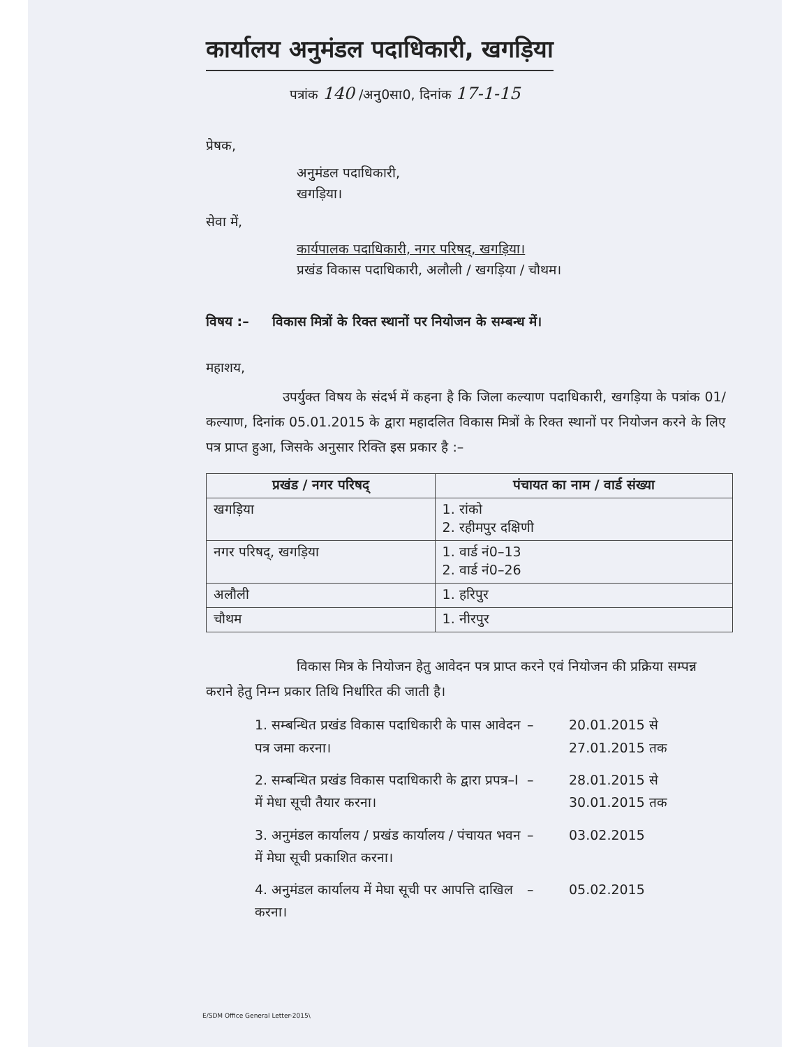कार्यालय अनुमंडल पदाधिकारी, खगड़िया
पत्रांक 140 /अनु0सा0, दिनांक 17-1-15
प्रेषक,
अनुमंडल पदाधिकारी,
खगड़िया।
सेवा में,
कार्यपालक पदाधिकारी, नगर परिषद्, खगड़िया।
प्रखंड विकास पदाधिकारी, अलौली / खगड़िया / चौथम।
विषय :– विकास मित्रों के रिक्त स्थानों पर नियोजन के सम्बन्ध में।
महाशय,
उपर्युक्त विषय के संदर्भ में कहना है कि जिला कल्याण पदाधिकारी, खगड़िया के पत्रांक 01/कल्याण, दिनांक 05.01.2015 के द्वारा महादलित विकास मित्रों के रिक्त स्थानों पर नियोजन करने के लिए पत्र प्राप्त हुआ, जिसके अनुसार रिक्ति इस प्रकार है :–
| प्रखंड / नगर परिषद् | पंचायत का नाम / वार्ड संख्या |
| --- | --- |
| खगड़िया | 1. रांको 2. रहीमपुर दक्षिणी |
| नगर परिषद्, खगड़िया | 1. वार्ड नं0–13 2. वार्ड नं0–26 |
| अलौली | 1. हरिपुर |
| चौथम | 1. नीरपुर |
विकास मित्र के नियोजन हेतु आवेदन पत्र प्राप्त करने एवं नियोजन की प्रक्रिया सम्पन्न कराने हेतु निम्न प्रकार तिथि निर्धारित की जाती है।
1. सम्बन्धित प्रखंड विकास पदाधिकारी के पास आवेदन पत्र जमा करना।
– 20.01.2015 से
27.01.2015 तक
2. सम्बन्धित प्रखंड विकास पदाधिकारी के द्वारा प्रपत्र–I में मेधा सूची तैयार करना।
– 28.01.2015 से
30.01.2015 तक
3. अनुमंडल कार्यालय / प्रखंड कार्यालय / पंचायत भवन में मेघा सूची प्रकाशित करना।
– 03.02.2015
4. अनुमंडल कार्यालय में मेघा सूची पर आपत्ति दाखिल करना।
– 05.02.2015
E/SDM Office General Letter-2015\